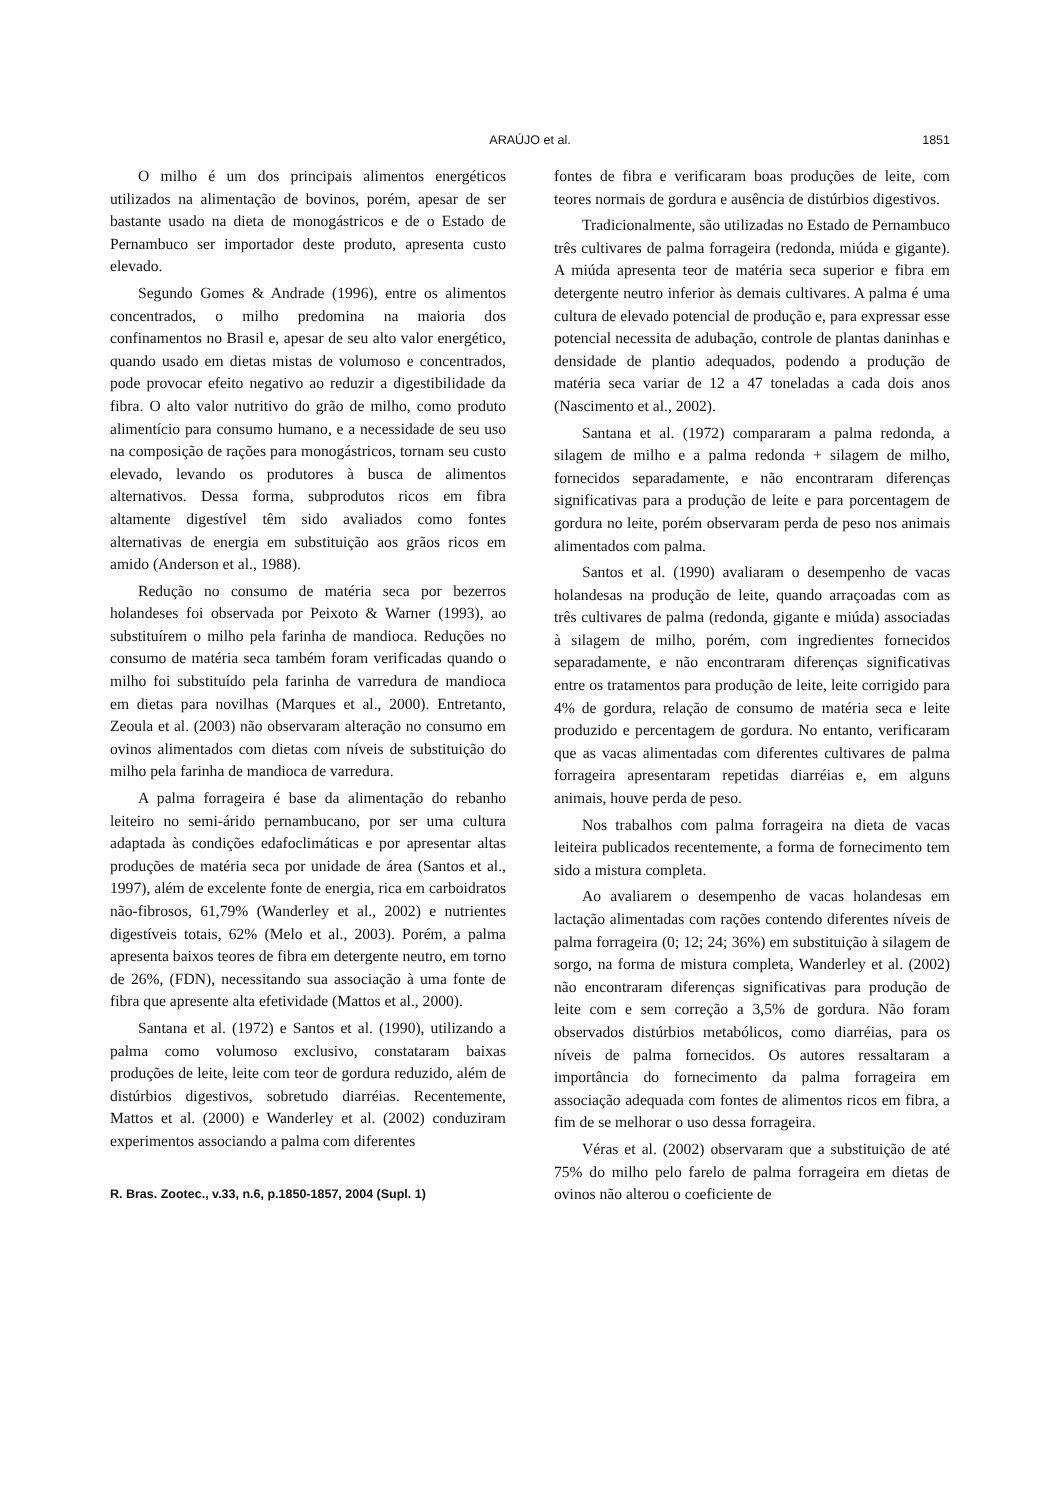ARAÚJO et al.
1851
O milho é um dos principais alimentos energéticos utilizados na alimentação de bovinos, porém, apesar de ser bastante usado na dieta de monogástricos e de o Estado de Pernambuco ser importador deste produto, apresenta custo elevado.
Segundo Gomes & Andrade (1996), entre os alimentos concentrados, o milho predomina na maioria dos confinamentos no Brasil e, apesar de seu alto valor energético, quando usado em dietas mistas de volumoso e concentrados, pode provocar efeito negativo ao reduzir a digestibilidade da fibra. O alto valor nutritivo do grão de milho, como produto alimentício para consumo humano, e a necessidade de seu uso na composição de rações para monogástricos, tornam seu custo elevado, levando os produtores à busca de alimentos alternativos. Dessa forma, subprodutos ricos em fibra altamente digestível têm sido avaliados como fontes alternativas de energia em substituição aos grãos ricos em amido (Anderson et al., 1988).
Redução no consumo de matéria seca por bezerros holandeses foi observada por Peixoto & Warner (1993), ao substituírem o milho pela farinha de mandioca. Reduções no consumo de matéria seca também foram verificadas quando o milho foi substituído pela farinha de varredura de mandioca em dietas para novilhas (Marques et al., 2000). Entretanto, Zeoula et al. (2003) não observaram alteração no consumo em ovinos alimentados com dietas com níveis de substituição do milho pela farinha de mandioca de varredura.
A palma forrageira é base da alimentação do rebanho leiteiro no semi-árido pernambucano, por ser uma cultura adaptada às condições edafoclimáticas e por apresentar altas produções de matéria seca por unidade de área (Santos et al., 1997), além de excelente fonte de energia, rica em carboidratos não-fibrosos, 61,79% (Wanderley et al., 2002) e nutrientes digestíveis totais, 62% (Melo et al., 2003). Porém, a palma apresenta baixos teores de fibra em detergente neutro, em torno de 26%, (FDN), necessitando sua associação à uma fonte de fibra que apresente alta efetividade (Mattos et al., 2000).
Santana et al. (1972) e Santos et al. (1990), utilizando a palma como volumoso exclusivo, constataram baixas produções de leite, leite com teor de gordura reduzido, além de distúrbios digestivos, sobretudo diarréias. Recentemente, Mattos et al. (2000) e Wanderley et al. (2002) conduziram experimentos associando a palma com diferentes
fontes de fibra e verificaram boas produções de leite, com teores normais de gordura e ausência de distúrbios digestivos.
Tradicionalmente, são utilizadas no Estado de Pernambuco três cultivares de palma forrageira (redonda, miúda e gigante). A miúda apresenta teor de matéria seca superior e fibra em detergente neutro inferior às demais cultivares. A palma é uma cultura de elevado potencial de produção e, para expressar esse potencial necessita de adubação, controle de plantas daninhas e densidade de plantio adequados, podendo a produção de matéria seca variar de 12 a 47 toneladas a cada dois anos (Nascimento et al., 2002).
Santana et al. (1972) compararam a palma redonda, a silagem de milho e a palma redonda + silagem de milho, fornecidos separadamente, e não encontraram diferenças significativas para a produção de leite e para porcentagem de gordura no leite, porém observaram perda de peso nos animais alimentados com palma.
Santos et al. (1990) avaliaram o desempenho de vacas holandesas na produção de leite, quando arraçoadas com as três cultivares de palma (redonda, gigante e miúda) associadas à silagem de milho, porém, com ingredientes fornecidos separadamente, e não encontraram diferenças significativas entre os tratamentos para produção de leite, leite corrigido para 4% de gordura, relação de consumo de matéria seca e leite produzido e percentagem de gordura. No entanto, verificaram que as vacas alimentadas com diferentes cultivares de palma forrageira apresentaram repetidas diarréias e, em alguns animais, houve perda de peso.
Nos trabalhos com palma forrageira na dieta de vacas leiteira publicados recentemente, a forma de fornecimento tem sido a mistura completa.
Ao avaliarem o desempenho de vacas holandesas em lactação alimentadas com rações contendo diferentes níveis de palma forrageira (0; 12; 24; 36%) em substituição à silagem de sorgo, na forma de mistura completa, Wanderley et al. (2002) não encontraram diferenças significativas para produção de leite com e sem correção a 3,5% de gordura. Não foram observados distúrbios metabólicos, como diarréias, para os níveis de palma fornecidos. Os autores ressaltaram a importância do fornecimento da palma forrageira em associação adequada com fontes de alimentos ricos em fibra, a fim de se melhorar o uso dessa forrageira.
Véras et al. (2002) observaram que a substituição de até 75% do milho pelo farelo de palma forrageira em dietas de ovinos não alterou o coeficiente de
R. Bras. Zootec., v.33, n.6, p.1850-1857, 2004 (Supl. 1)